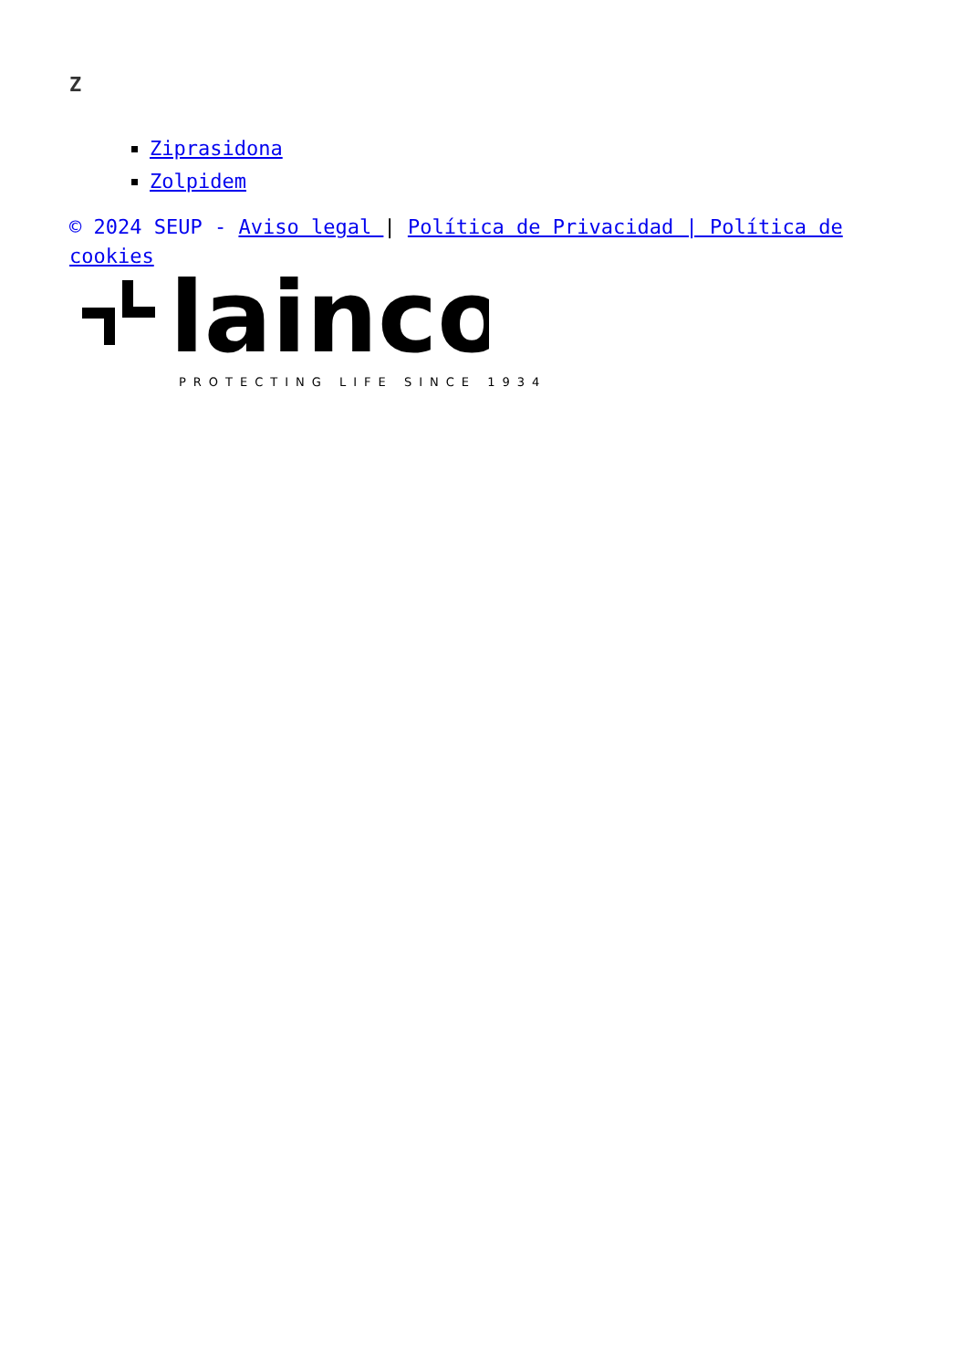Z
Ziprasidona
Zolpidem
© 2024 SEUP - Aviso legal | Política de Privacidad | Política de cookies
lainco
PROTECTING LIFE SINCE 1934